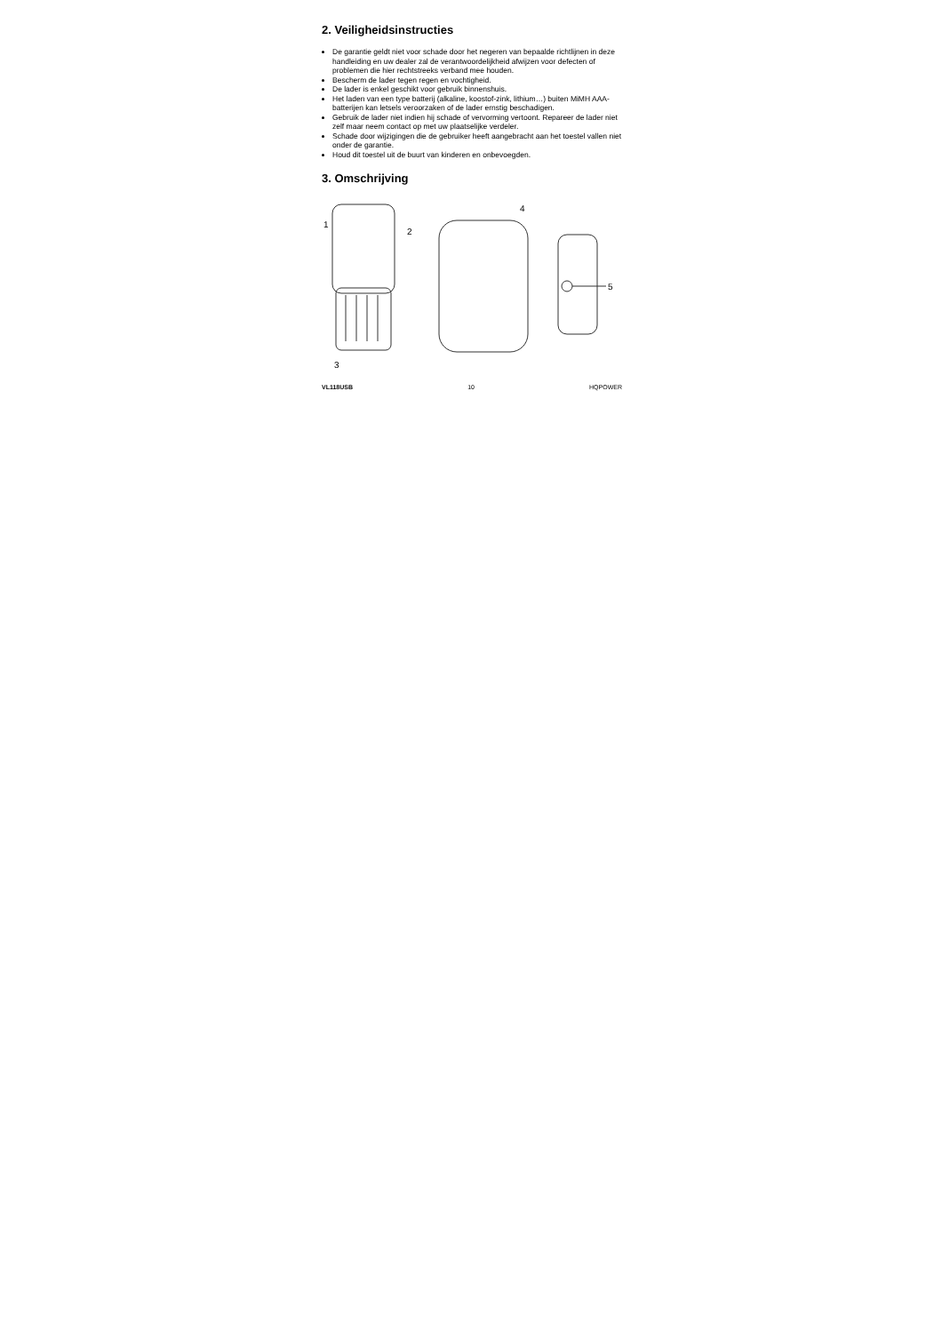2. Veiligheidsinstructies
De garantie geldt niet voor schade door het negeren van bepaalde richtlijnen in deze handleiding en uw dealer zal de verantwoordelijkheid afwijzen voor defecten of problemen die hier rechtstreeks verband mee houden.
Bescherm de lader tegen regen en vochtigheid.
De lader is enkel geschikt voor gebruik binnenshuis.
Het laden van een type batterij (alkaline, koostof-zink, lithium…) buiten MiMH AAA-batterijen kan letsels veroorzaken of de lader ernstig beschadigen.
Gebruik de lader niet indien hij schade of vervorming vertoont. Repareer de lader niet zelf maar neem contact op met uw plaatselijke verdeler.
Schade door wijzigingen die de gebruiker heeft aangebracht aan het toestel vallen niet onder de garantie.
Houd dit toestel uit de buurt van kinderen en onbevoegden.
3. Omschrijving
1
2
3
4
5
VL118USB 10 HQPOWER